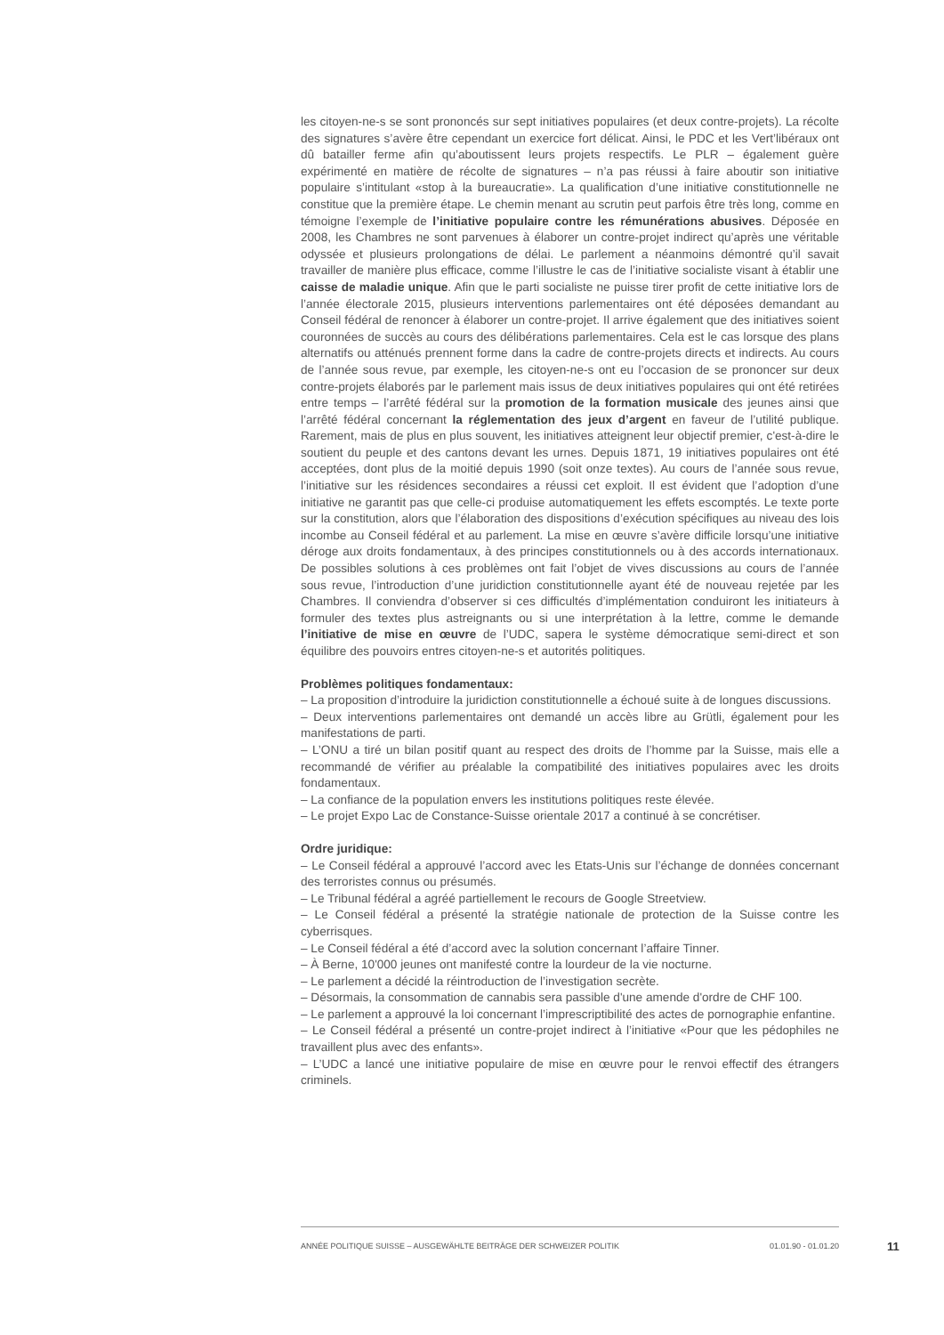les citoyen-ne-s se sont prononcés sur sept initiatives populaires (et deux contre-projets). La récolte des signatures s’avère être cependant un exercice fort délicat. Ainsi, le PDC et les Vert’libéraux ont dû batailler ferme afin qu’aboutissent leurs projets respectifs. Le PLR – également guère expérimenté en matière de récolte de signatures – n’a pas réussi à faire aboutir son initiative populaire s’intitulant «stop à la bureaucratie». La qualification d’une initiative constitutionnelle ne constitue que la première étape. Le chemin menant au scrutin peut parfois être très long, comme en témoigne l’exemple de l’initiative populaire contre les rémunérations abusives. Déposée en 2008, les Chambres ne sont parvenues à élaborer un contre-projet indirect qu’après une véritable odyssée et plusieurs prolongations de délai. Le parlement a néanmoins démontré qu’il savait travailler de manière plus efficace, comme l’illustre le cas de l’initiative socialiste visant à établir une caisse de maladie unique. Afin que le parti socialiste ne puisse tirer profit de cette initiative lors de l’année électorale 2015, plusieurs interventions parlementaires ont été déposées demandant au Conseil fédéral de renoncer à élaborer un contre-projet. Il arrive également que des initiatives soient couronnées de succès au cours des délibérations parlementaires. Cela est le cas lorsque des plans alternatifs ou atténués prennent forme dans la cadre de contre-projets directs et indirects. Au cours de l’année sous revue, par exemple, les citoyen-ne-s ont eu l’occasion de se prononcer sur deux contre-projets élaborés par le parlement mais issus de deux initiatives populaires qui ont été retirées entre temps – l’arrêté fédéral sur la promotion de la formation musicale des jeunes ainsi que l’arrêté fédéral concernant la réglementation des jeux d’argent en faveur de l’utilité publique. Rarement, mais de plus en plus souvent, les initiatives atteignent leur objectif premier, c'est-à-dire le soutient du peuple et des cantons devant les urnes. Depuis 1871, 19 initiatives populaires ont été acceptées, dont plus de la moitié depuis 1990 (soit onze textes). Au cours de l’année sous revue, l’initiative sur les résidences secondaires a réussi cet exploit. Il est évident que l’adoption d’une initiative ne garantit pas que celle-ci produise automatiquement les effets escomptés. Le texte porte sur la constitution, alors que l’élaboration des dispositions d’exécution spécifiques au niveau des lois incombe au Conseil fédéral et au parlement. La mise en œuvre s’avère difficile lorsqu’une initiative déroge aux droits fondamentaux, à des principes constitutionnels ou à des accords internationaux. De possibles solutions à ces problèmes ont fait l’objet de vives discussions au cours de l’année sous revue, l’introduction d’une juridiction constitutionnelle ayant été de nouveau rejetée par les Chambres. Il conviendra d’observer si ces difficultés d’implémentation conduiront les initiateurs à formuler des textes plus astreignants ou si une interprétation à la lettre, comme le demande l’initiative de mise en œuvre de l’UDC, sapera le système démocratique semi-direct et son équilibre des pouvoirs entres citoyen-ne-s et autorités politiques.
Problèmes politiques fondamentaux:
– La proposition d’introduire la juridiction constitutionnelle a échoué suite à de longues discussions.
– Deux interventions parlementaires ont demandé un accès libre au Grütli, également pour les manifestations de parti.
– L’ONU a tiré un bilan positif quant au respect des droits de l’homme par la Suisse, mais elle a recommandé de vérifier au préalable la compatibilité des initiatives populaires avec les droits fondamentaux.
– La confiance de la population envers les institutions politiques reste élevée.
– Le projet Expo Lac de Constance-Suisse orientale 2017 a continué à se concrétiser.
Ordre juridique:
– Le Conseil fédéral a approuvé l’accord avec les Etats-Unis sur l’échange de données concernant des terroristes connus ou présumés.
– Le Tribunal fédéral a agréé partiellement le recours de Google Streetview.
– Le Conseil fédéral a présenté la stratégie nationale de protection de la Suisse contre les cyberrisques.
– Le Conseil fédéral a été d’accord avec la solution concernant l’affaire Tinner.
– À Berne, 10'000 jeunes ont manifesté contre la lourdeur de la vie nocturne.
– Le parlement a décidé la réintroduction de l’investigation secrète.
– Désormais, la consommation de cannabis sera passible d'une amende d'ordre de CHF 100.
– Le parlement a approuvé la loi concernant l’imprescriptibilité des actes de pornographie enfantine.
– Le Conseil fédéral a présenté un contre-projet indirect à l’initiative «Pour que les pédophiles ne travaillent plus avec des enfants».
– L’UDC a lancé une initiative populaire de mise en œuvre pour le renvoi effectif des étrangers criminels.
ANNÉE POLITIQUE SUISSE – AUSGEWÄHLTE BEITRÄGE DER SCHWEIZER POLITIK 01.01.90 - 01.01.20
11